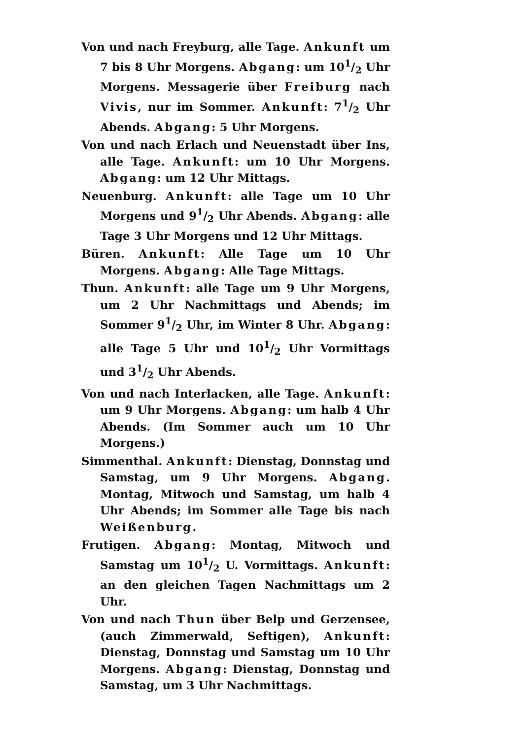Von und nach Freyburg, alle Tage. Ankunft um 7 bis 8 Uhr Morgens. Abgang: um 101/2 Uhr Morgens. Messagerie über Freiburg nach Vivis, nur im Sommer. Ankunft: 71/2 Uhr Abends. Abgang: 5 Uhr Morgens.
Von und nach Erlach und Neuenstadt über Ins, alle Tage. Ankunft: um 10 Uhr Morgens. Abgang: um 12 Uhr Mittags.
Neuenburg. Ankunft: alle Tage um 10 Uhr Morgens und 91/2 Uhr Abends. Abgang: alle Tage 3 Uhr Morgens und 12 Uhr Mittags.
Büren. Ankunft: Alle Tage um 10 Uhr Morgens. Abgang: Alle Tage Mittags.
Thun. Ankunft: alle Tage um 9 Uhr Morgens, um 2 Uhr Nachmittags und Abends; im Sommer 91/2 Uhr, im Winter 8 Uhr. Abgang: alle Tage 5 Uhr und 101/2 Uhr Vormittags und 31/2 Uhr Abends.
Von und nach Interlacken, alle Tage. Ankunft: um 9 Uhr Morgens. Abgang: um halb 4 Uhr Abends. (Im Sommer auch um 10 Uhr Morgens.)
Simmenthal. Ankunft: Dienstag, Donnstag und Samstag, um 9 Uhr Morgens. Abgang. Montag, Mitwoch und Samstag, um halb 4 Uhr Abends; im Sommer alle Tage bis nach Weißenburg.
Frutigen. Abgang: Montag, Mitwoch und Samstag um 101/2 U. Vormittags. Ankunft: an den gleichen Tagen Nachmittags um 2 Uhr.
Von und nach Thun über Belp und Gerzensee, (auch Zimmerwald, Seftigen), Ankunft: Dienstag, Donnstag und Samstag um 10 Uhr Morgens. Abgang: Dienstag, Donnstag und Samstag, um 3 Uhr Nachmittags.